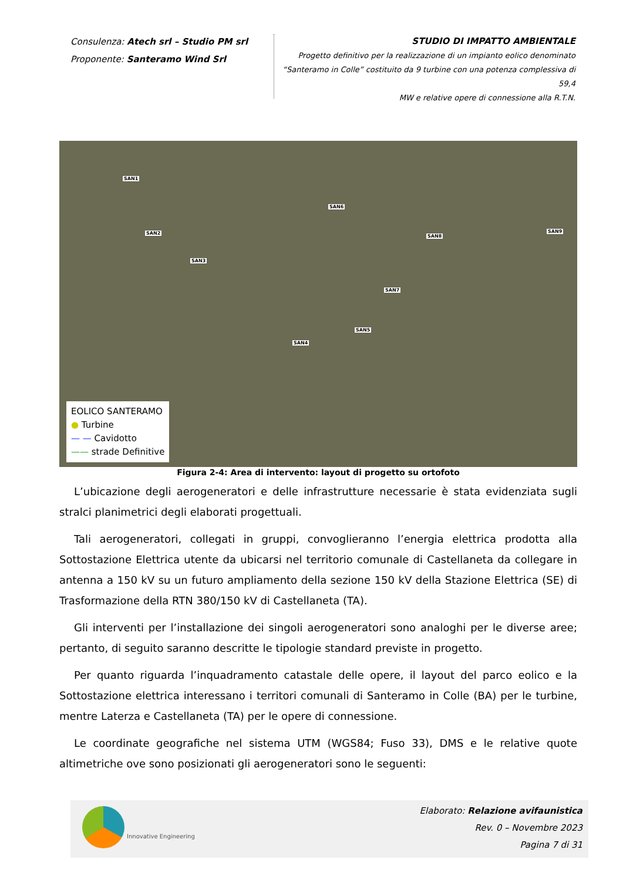Consulenza: Atech srl – Studio PM srl
Proponente: Santeramo Wind Srl
STUDIO DI IMPATTO AMBIENTALE
Progetto definitivo per la realizzazione di un impianto eolico denominato
“Santeramo in Colle” costituito da 9 turbine con una potenza complessiva di 59,4
MW e relative opere di connessione alla R.T.N.
SAN1
SAN2
SAN3
SAN4
SAN5
SAN6
SAN7
SAN8
SAN9
EOLICO SANTERAMO
● Turbine
— — Cavidotto
—— strade Definitive
Figura 2-4: Area di intervento: layout di progetto su ortofoto
L’ubicazione degli aerogeneratori e delle infrastrutture necessarie è stata evidenziata sugli stralci planimetrici degli elaborati progettuali.
Tali aerogeneratori, collegati in gruppi, convoglieranno l’energia elettrica prodotta alla Sottostazione Elettrica utente da ubicarsi nel territorio comunale di Castellaneta da collegare in antenna a 150 kV su un futuro ampliamento della sezione 150 kV della Stazione Elettrica (SE) di Trasformazione della RTN 380/150 kV di Castellaneta (TA).
Gli interventi per l’installazione dei singoli aerogeneratori sono analoghi per le diverse aree; pertanto, di seguito saranno descritte le tipologie standard previste in progetto.
Per quanto riguarda l’inquadramento catastale delle opere, il layout del parco eolico e la Sottostazione elettrica interessano i territori comunali di Santeramo in Colle (BA) per le turbine, mentre Laterza e Castellaneta (TA) per le opere di connessione.
Le coordinate geografiche nel sistema UTM (WGS84; Fuso 33), DMS e le relative quote altimetriche ove sono posizionati gli aerogeneratori sono le seguenti:
Innovative Engineering
Elaborato: Relazione avifaunistica
Rev. 0 – Novembre 2023
Pagina 7 di 31